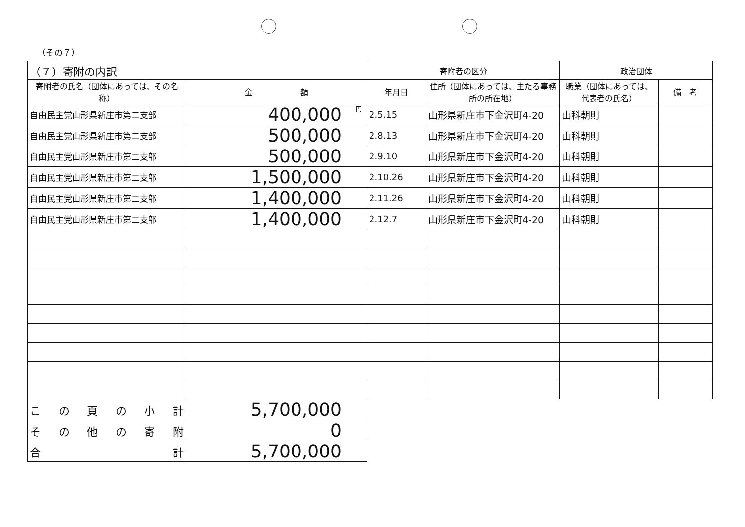（その７）
| （７）寄附の内訳 | | 寄附者の区分 | | 政治団体 | |
| --- | --- | --- | --- | --- | --- |
| 寄附者の氏名（団体にあっては、その名称） | 金 額 | 年月日 | 住所（団体にあっては、主たる事務所の所在地） | 職業（団体にあっては、代表者の氏名） | 備 考 |
| 自由民主党山形県新庄市第二支部 | <sup>円</sup>400,000 | 2.5.15 | 山形県新庄市下金沢町4-20 | 山科朝則 | |
| 自由民主党山形県新庄市第二支部 | 500,000 | 2.8.13 | 山形県新庄市下金沢町4-20 | 山科朝則 | |
| 自由民主党山形県新庄市第二支部 | 500,000 | 2.9.10 | 山形県新庄市下金沢町4-20 | 山科朝則 | |
| 自由民主党山形県新庄市第二支部 | 1,500,000 | 2.10.26 | 山形県新庄市下金沢町4-20 | 山科朝則 | |
| 自由民主党山形県新庄市第二支部 | 1,400,000 | 2.11.26 | 山形県新庄市下金沢町4-20 | 山科朝則 | |
| 自由民主党山形県新庄市第二支部 | 1,400,000 | 2.12.7 | 山形県新庄市下金沢町4-20 | 山科朝則 | |
| こ の 頁 の 小 計 | 5,700,000 | | | | |
| そ の 他 の 寄 附 | 0 | | | | |
| 合 計 | 5,700,000 | | | | |